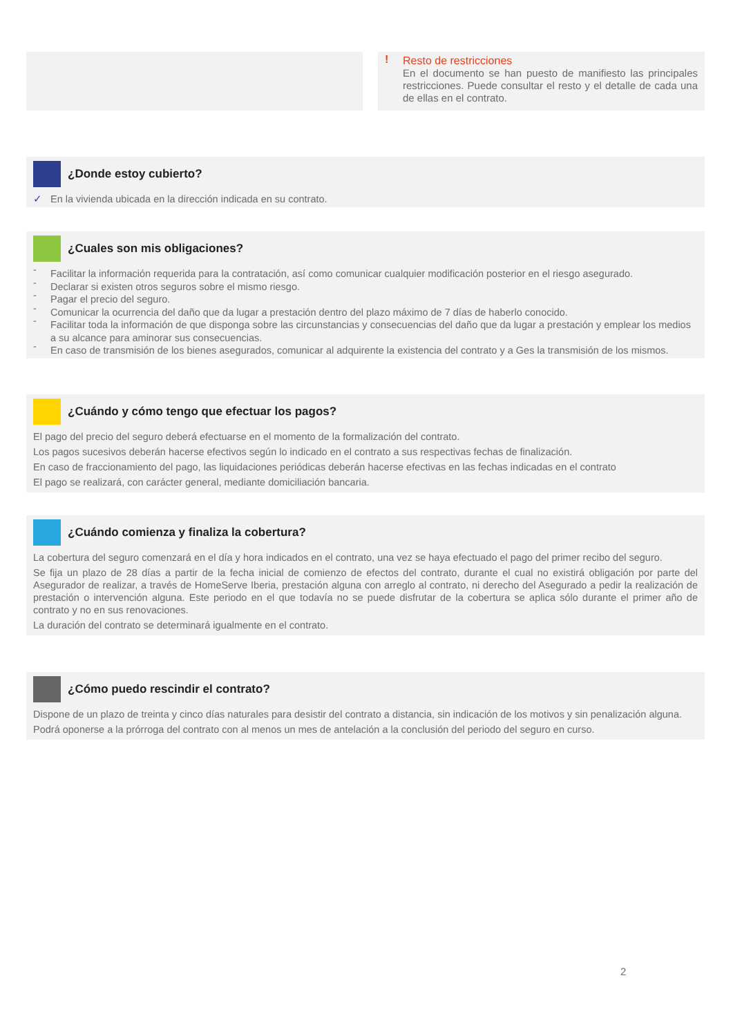!
Resto de restricciones
En el documento se han puesto de manifiesto las principales restricciones. Puede consultar el resto y el detalle de cada una de ellas en el contrato.
¿Donde estoy cubierto?
✓ En la vivienda ubicada en la dirección indicada en su contrato.
¿Cuales son mis obligaciones?
- Facilitar la información requerida para la contratación, así como comunicar cualquier modificación posterior en el riesgo asegurado.
- Declarar si existen otros seguros sobre el mismo riesgo.
- Pagar el precio del seguro.
- Comunicar la ocurrencia del daño que da lugar a prestación dentro del plazo máximo de 7 días de haberlo conocido.
- Facilitar toda la información de que disponga sobre las circunstancias y consecuencias del daño que da lugar a prestación y emplear los medios a su alcance para aminorar sus consecuencias.
- En caso de transmisión de los bienes asegurados, comunicar al adquirente la existencia del contrato y a Ges la transmisión de los mismos.
¿Cuándo y cómo tengo que efectuar los pagos?
El pago del precio del seguro deberá efectuarse en el momento de la formalización del contrato.
Los pagos sucesivos deberán hacerse efectivos según lo indicado en el contrato a sus respectivas fechas de finalización.
En caso de fraccionamiento del pago, las liquidaciones periódicas deberán hacerse efectivas en las fechas indicadas en el contrato
El pago se realizará, con carácter general, mediante domiciliación bancaria.
¿Cuándo comienza y finaliza la cobertura?
La cobertura del seguro comenzará en el día y hora indicados en el contrato, una vez se haya efectuado el pago del primer recibo del seguro.
Se fija un plazo de 28 días a partir de la fecha inicial de comienzo de efectos del contrato, durante el cual no existirá obligación por parte del Asegurador de realizar, a través de HomeServe Iberia, prestación alguna con arreglo al contrato, ni derecho del Asegurado a pedir la realización de prestación o intervención alguna. Este periodo en el que todavía no se puede disfrutar de la cobertura se aplica sólo durante el primer año de contrato y no en sus renovaciones.
La duración del contrato se determinará igualmente en el contrato.
¿Cómo puedo rescindir el contrato?
Dispone de un plazo de treinta y cinco días naturales para desistir del contrato a distancia, sin indicación de los motivos y sin penalización alguna.
Podrá oponerse a la prórroga del contrato con al menos un mes de antelación a la conclusión del periodo del seguro en curso.
2